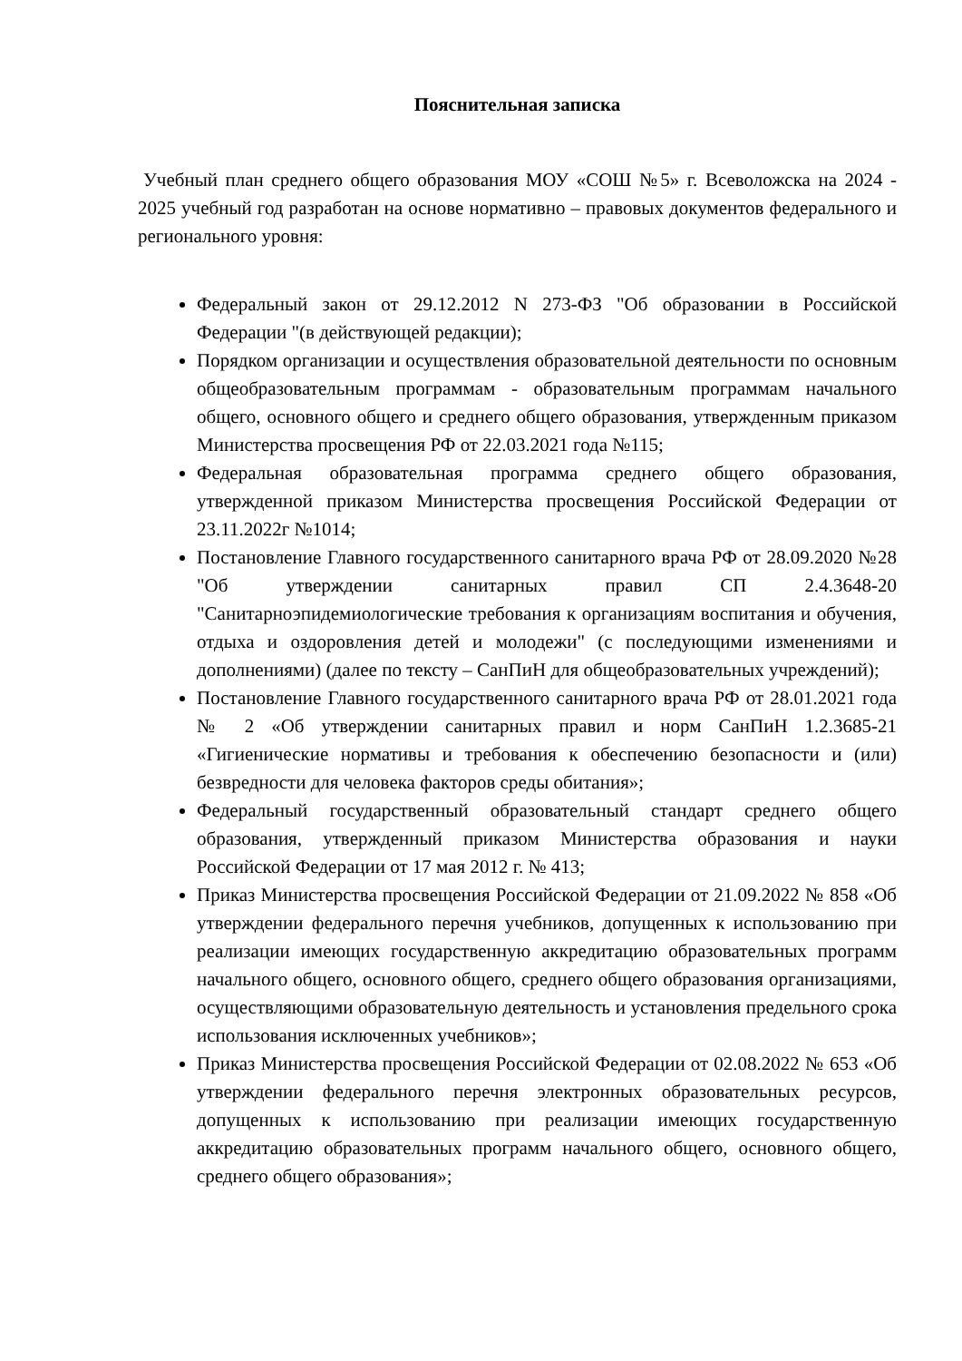Пояснительная записка
Учебный план среднего общего образования МОУ «СОШ №5» г. Всеволожска на 2024 - 2025 учебный год разработан на основе нормативно – правовых документов федерального и регионального уровня:
Федеральный закон от 29.12.2012 N 273-ФЗ "Об образовании в Российской Федерации "(в действующей редакции);
Порядком организации и осуществления образовательной деятельности по основным общеобразовательным программам - образовательным программам начального общего, основного общего и среднего общего образования, утвержденным приказом Министерства просвещения РФ от 22.03.2021 года №115;
Федеральная образовательная программа среднего общего образования, утвержденной приказом Министерства просвещения Российской Федерации от 23.11.2022г №1014;
Постановление Главного государственного санитарного врача РФ от 28.09.2020 №28 "Об утверждении санитарных правил СП 2.4.3648-20 "Санитарноэпидемиологические требования к организациям воспитания и обучения, отдыха и оздоровления детей и молодежи" (с последующими изменениями и дополнениями) (далее по тексту – СанПиН для общеобразовательных учреждений);
Постановление Главного государственного санитарного врача РФ от 28.01.2021 года № 2 «Об утверждении санитарных правил и норм СанПиН 1.2.3685-21 «Гигиенические нормативы и требования к обеспечению безопасности и (или) безвредности для человека факторов среды обитания»;
Федеральный государственный образовательный стандарт среднего общего образования, утвержденный приказом Министерства образования и науки Российской Федерации от 17 мая 2012 г. № 413;
Приказ Министерства просвещения Российской Федерации от 21.09.2022 № 858 «Об утверждении федерального перечня учебников, допущенных к использованию при реализации имеющих государственную аккредитацию образовательных программ начального общего, основного общего, среднего общего образования организациями, осуществляющими образовательную деятельность и установления предельного срока использования исключенных учебников»;
Приказ Министерства просвещения Российской Федерации от 02.08.2022 № 653 «Об утверждении федерального перечня электронных образовательных ресурсов, допущенных к использованию при реализации имеющих государственную аккредитацию образовательных программ начального общего, основного общего, среднего общего образования»;